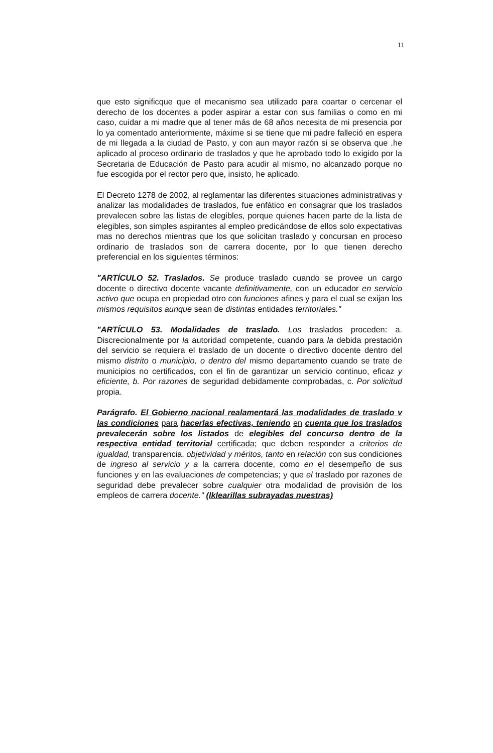11
que esto significque que el mecanismo sea utilizado para coartar o cercenar el derecho de los docentes a poder aspirar a estar con sus familias o como en mi caso, cuidar a mi madre que al tener más de 68 años necesita de mi presencia por lo ya comentado anteriormente, máxime si se tiene que mi padre falleció en espera de mi llegada a la ciudad de Pasto, y con aun mayor razón si se observa que .he aplicado al proceso ordinario de traslados y que he aprobado todo lo exigido por la Secretaria de Educación de Pasto para acudir al mismo, no alcanzado porque no fue escogida por el rector pero que, insisto, he aplicado.
El Decreto 1278 de 2002, al reglamentar las diferentes situaciones administrativas y analizar las modalidades de traslados, fue enfático en consagrar que los traslados prevalecen sobre las listas de elegibles, porque quienes hacen parte de la lista de elegibles, son simples aspirantes al empleo predicándose de ellos solo expectativas mas no derechos mientras que los que solicitan traslado y concursan en proceso ordinario de traslados son de carrera docente, por lo que tienen derecho preferencial en los siguientes términos:
"ARTÍCULO 52. Traslados. Se produce traslado cuando se provee un cargo docente o directivo docente vacante definitivamente, con un educador en servicio activo que ocupa en propiedad otro con funciones afines y para el cual se exijan los mismos requisitos aunque sean de distintas entidades territoriales."
"ARTÍCULO 53. Modalidades de traslado. Los traslados proceden: a. Discrecionalmente por la autoridad competente, cuando para la debida prestación del servicio se requiera el traslado de un docente o directivo docente dentro del mismo distrito o municipio, o dentro del mismo departamento cuando se trate de municipios no certificados, con el fin de garantizar un servicio continuo, eficaz y eficiente, b. Por razones de seguridad debidamente comprobadas, c. Por solicitud propia.
Parágrafo. El Gobierno nacional realamentará las modalidades de traslado v las condiciones para hacerlas efectivas, teniendo en cuenta que los traslados prevalecerán sobre los listados de elegibles del concurso dentro de la respectiva entidad territorial certificada; que deben responder a criterios de igualdad, transparencia, objetividad y méritos, tanto en relación con sus condiciones de ingreso al servicio y a la carrera docente, como en el desempeño de sus funciones y en las evaluaciones de competencias; y que el traslado por razones de seguridad debe prevalecer sobre cualquier otra modalidad de provisión de los empleos de carrera docente." (lklearillas subrayadas nuestras)